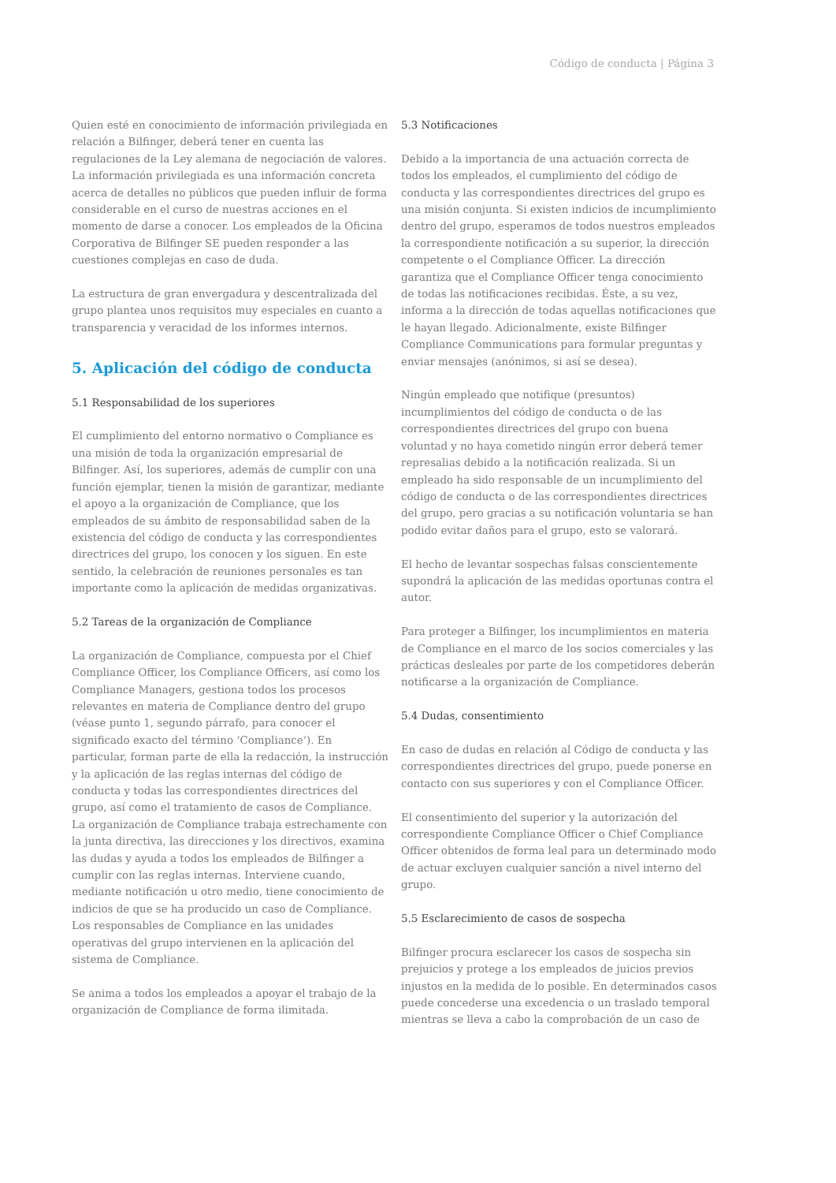Código de conducta | Página 3
Quien esté en conocimiento de información privilegiada en relación a Bilfinger, deberá tener en cuenta las regulaciones de la Ley alemana de negociación de valores. La información privilegiada es una información concreta acerca de detalles no públicos que pueden influir de forma considerable en el curso de nuestras acciones en el momento de darse a conocer. Los empleados de la Oficina Corporativa de Bilfinger SE pueden responder a las cuestiones complejas en caso de duda.
La estructura de gran envergadura y descentralizada del grupo plantea unos requisitos muy especiales en cuanto a transparencia y veracidad de los informes internos.
5. Aplicación del código de conducta
5.1 Responsabilidad de los superiores
El cumplimiento del entorno normativo o Compliance es una misión de toda la organización empresarial de Bilfinger. Así, los superiores, además de cumplir con una función ejemplar, tienen la misión de garantizar, mediante el apoyo a la organización de Compliance, que los empleados de su ámbito de responsabilidad saben de la existencia del código de conducta y las correspondientes directrices del grupo, los conocen y los siguen. En este sentido, la celebración de reuniones personales es tan importante como la aplicación de medidas organizativas.
5.2 Tareas de la organización de Compliance
La organización de Compliance, compuesta por el Chief Compliance Officer, los Compliance Officers, así como los Compliance Managers, gestiona todos los procesos relevantes en materia de Compliance dentro del grupo (véase punto 1, segundo párrafo, para conocer el significado exacto del término ‘Compliance‘). En particular, forman parte de ella la redacción, la instrucción y la aplicación de las reglas internas del código de conducta y todas las correspondientes directrices del grupo, así como el tratamiento de casos de Compliance. La organización de Compliance trabaja estrechamente con la junta directiva, las direcciones y los directivos, examina las dudas y ayuda a todos los empleados de Bilfinger a cumplir con las reglas internas. Interviene cuando, mediante notificación u otro medio, tiene conocimiento de indicios de que se ha producido un caso de Compliance. Los responsables de Compliance en las unidades operativas del grupo intervienen en la aplicación del sistema de Compliance.
Se anima a todos los empleados a apoyar el trabajo de la organización de Compliance de forma ilimitada.
5.3 Notificaciones
Debido a la importancia de una actuación correcta de todos los empleados, el cumplimiento del código de conducta y las correspondientes directrices del grupo es una misión conjunta. Si existen indicios de incumplimiento dentro del grupo, esperamos de todos nuestros empleados la correspondiente notificación a su superior, la dirección competente o el Compliance Officer. La dirección garantiza que el Compliance Officer tenga conocimiento de todas las notificaciones recibidas. Éste, a su vez, informa a la dirección de todas aquellas notificaciones que le hayan llegado. Adicionalmente, existe Bilfinger Compliance Communications para formular preguntas y enviar mensajes (anónimos, si así se desea).
Ningún empleado que notifique (presuntos) incumplimientos del código de conducta o de las correspondientes directrices del grupo con buena voluntad y no haya cometido ningún error deberá temer represalias debido a la notificación realizada. Si un empleado ha sido responsable de un incumplimiento del código de conducta o de las correspondientes directrices del grupo, pero gracias a su notificación voluntaria se han podido evitar daños para el grupo, esto se valorará.
El hecho de levantar sospechas falsas conscientemente supondrá la aplicación de las medidas oportunas contra el autor.
Para proteger a Bilfinger, los incumplimientos en materia de Compliance en el marco de los socios comerciales y las prácticas desleales por parte de los competidores deberán notificarse a la organización de Compliance.
5.4 Dudas, consentimiento
En caso de dudas en relación al Código de conducta y las correspondientes directrices del grupo, puede ponerse en contacto con sus superiores y con el Compliance Officer.
El consentimiento del superior y la autorización del correspondiente Compliance Officer o Chief Compliance Officer obtenidos de forma leal para un determinado modo de actuar excluyen cualquier sanción a nivel interno del grupo.
5.5 Esclarecimiento de casos de sospecha
Bilfinger procura esclarecer los casos de sospecha sin prejuicios y protege a los empleados de juicios previos injustos en la medida de lo posible. En determinados casos puede concederse una excedencia o un traslado temporal mientras se lleva a cabo la comprobación de un caso de